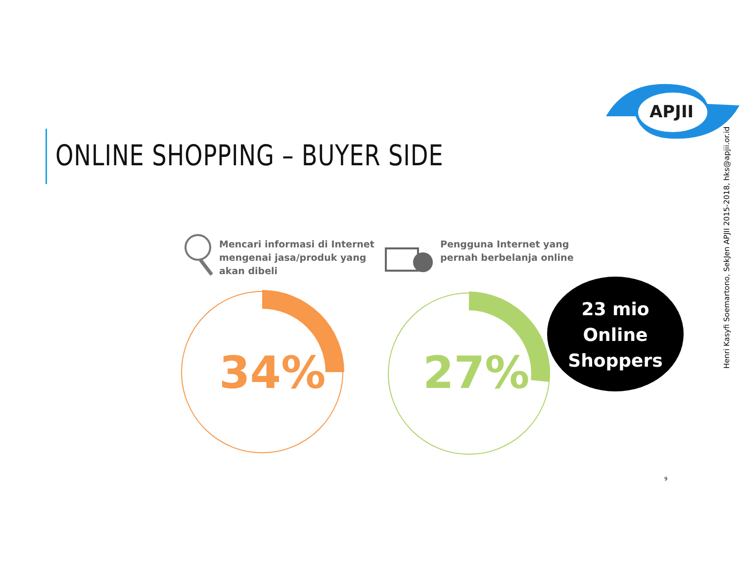APJII
ONLINE SHOPPING – BUYER SIDE
Henri Kasyfi Soemartono, SekJen APJII 2015-2018, hks@apjii.or.id
Mencari informasi di Internet
mengenai jasa/produk yang
akan dibeli
Pengguna Internet yang
pernah berbelanja online
34% 27%
23 mio
Online
Shoppers
9